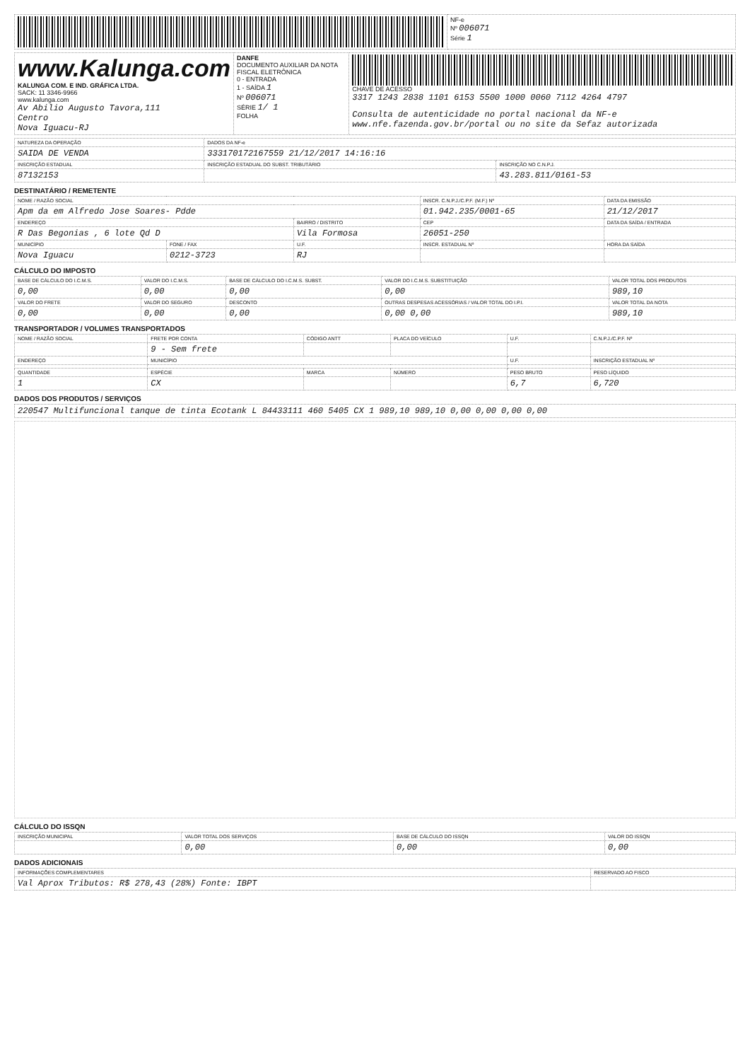| | NF-e Nº 006071 Série 1 |
| www.Kalunga.com KALUNGA COM. E IND. GRÁFICA LTDA. SACK: 11 3346-9966 www.kalunga.com Av Abilio Augusto Tavora,111 Centro Nova Iguacu-RJ | DANFE DOCUMENTO AUXILIAR DA NOTA FISCAL ELETRÔNICA 0 - ENTRADA 1 - SAÍDA 1 Nº 006071 SÉRIE 1/ 1 FOLHA | CHAVE DE ACESSO 3317 1243 2838 1101 6153 5500 1000 0060 7112 4264 4797 Consulta de autenticidade no portal nacional da NF-e www.nfe.fazenda.gov.br/portal ou no site da Sefaz autorizada |
| NATUREZA DA OPERAÇÃO | DADOS DA NF-e | |
| --- | --- | --- |
| SAIDA DE VENDA | 333170172167559 21/12/2017 14:16:16 | |
| INSCRIÇÃO ESTADUAL | INSCRIÇÃO ESTADUAL DO SUBST. TRIBUTÁRIO | INSCRIÇÃO NO C.N.P.J. |
| 87132153 | | 43.283.811/0161-53 |
DESTINATÁRIO / REMETENTE
| NOME / RAZÃO SOCIAL | | | INSCR. C.N.P.J./C.P.F. (M.F.) Nº | DATA DA EMISSÃO |
| --- | --- | --- | --- | --- |
| Apm da em Alfredo Jose Soares- Pdde | | | 01.942.235/0001-65 | 21/12/2017 |
| ENDEREÇO | | BAIRRO / DISTRITO | CEP | DATA DA SAÍDA / ENTRADA |
| R Das Begonias , 6 lote Qd D | | Vila Formosa | 26051-250 | |
| MUNICÍPIO | FONE / FAX | U.F. | INSCR. ESTADUAL Nº | HORA DA SAÍDA |
| Nova Iguacu | 0212-3723 | RJ | | |
CÁLCULO DO IMPOSTO
| BASE DE CÁLCULO DO I.C.M.S. | VALOR DO I.C.M.S. | BASE DE CÁLCULO DO I.C.M.S. SUBST. | VALOR DO I.C.M.S. SUBSTITUIÇÃO | VALOR TOTAL DOS PRODUTOS |
| --- | --- | --- | --- | --- |
| 0,00 | 0,00 | 0,00 | 0,00 | 989,10 |
| VALOR DO FRETE | VALOR DO SEGURO | DESCONTO | OUTRAS DESPESAS ACESSÓRIAS / VALOR TOTAL DO I.P.I. | VALOR TOTAL DA NOTA |
| 0,00 | 0,00 | 0,00 | 0,00 0,00 | 989,10 |
TRANSPORTADOR / VOLUMES TRANSPORTADOS
| NOME / RAZÃO SOCIAL | FRETE POR CONTA | CÓDIGO ANTT | PLACA DO VEÍCULO | U.F. | C.N.P.J./C.P.F. Nº |
| --- | --- | --- | --- | --- | --- |
| | 9 - Sem frete | | | | |
| ENDEREÇO | MUNICÍPIO | | | U.F. | INSCRIÇÃO ESTADUAL Nº |
| QUANTIDADE | ESPÉCIE | MARCA | NÚMERO | PESO BRUTO | PESO LÍQUIDO |
| 1 | CX | | | 6,7 | 6,720 |
DADOS DOS PRODUTOS / SERVIÇOS
| 220547 Multifuncional tanque de tinta Ecotank L 84433111 460 5405 CX 1 989,10 989,10 0,00 0,00 0,00 0,00 |
CÁLCULO DO ISSQN
| INSCRIÇÃO MUNICIPAL | VALOR TOTAL DOS SERVIÇOS | BASE DE CÁLCULO DO ISSQN | VALOR DO ISSQN |
| --- | --- | --- | --- |
| | 0,00 | 0,00 | 0,00 |
DADOS ADICIONAIS
| INFORMAÇÕES COMPLEMENTARES | RESERVADO AO FISCO |
| --- | --- |
| Val Aprox Tributos: R$ 278,43 (28%) Fonte: IBPT | |